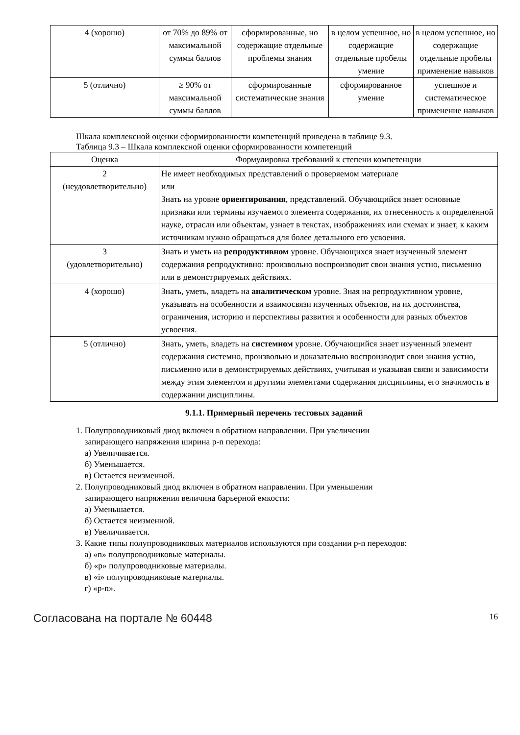| 4 (хорошо) | от 70% до 89% от максимальной суммы баллов | сформированные, но содержащие отдельные проблемы знания | в целом успешное, но содержащие отдельные пробелы умение | в целом успешное, но содержащие отдельные пробелы применение навыков |
| 5 (отлично) | ≥ 90% от максимальной суммы баллов | сформированные систематические знания | сформированное умение | успешное и систематическое применение навыков |
Шкала комплексной оценки сформированности компетенций приведена в таблице 9.3.
Таблица 9.3 – Шкала комплексной оценки сформированности компетенций
| Оценка | Формулировка требований к степени компетенции |
| --- | --- |
| 2 (неудовлетворительно) | Не имеет необходимых представлений о проверяемом материале или Знать на уровне ориентирования , представлений. Обучающийся знает основные признаки или термины изучаемого элемента содержания, их отнесенность к определенной науке, отрасли или объектам, узнает в текстах, изображениях или схемах и знает, к каким источникам нужно обращаться для более детального его усвоения. |
| 3 (удовлетворительно) | Знать и уметь на репродуктивном уровне. Обучающихся знает изученный элемент содержания репродуктивно: произвольно воспроизводит свои знания устно, письменно или в демонстрируемых действиях. |
| 4 (хорошо) | Знать, уметь, владеть на аналитическом уровне. Зная на репродуктивном уровне, указывать на особенности и взаимосвязи изученных объектов, на их достоинства, ограничения, историю и перспективы развития и особенности для разных объектов усвоения. |
| 5 (отлично) | Знать, уметь, владеть на системном уровне. Обучающийся знает изученный элемент содержания системно, произвольно и доказательно воспроизводит свои знания устно, письменно или в демонстрируемых действиях, учитывая и указывая связи и зависимости между этим элементом и другими элементами содержания дисциплины, его значимость в содержании дисциплины. |
9.1.1. Примерный перечень тестовых заданий
1. Полупроводниковый диод включен в обратном направлении. При увеличении
запирающего напряжения ширина p-n перехода:
а) Увеличивается.
б) Уменьшается.
в) Остается неизменной.
2. Полупроводниковый диод включен в обратном направлении. При уменьшении
запирающего напряжения величина барьерной емкости:
а) Уменьшается.
б) Остается неизменной.
в) Увеличивается.
3. Какие типы полупроводниковых материалов используются при создании p-n переходов:
а) «n» полупроводниковые материалы.
б) «p» полупроводниковые материалы.
в) «i» полупроводниковые материалы.
г) «p-n».
Согласована на портале № 60448 16